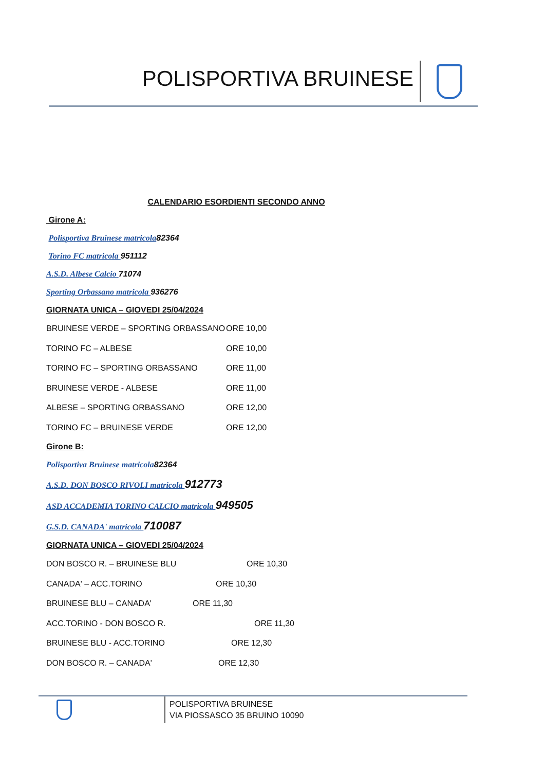POLISPORTIVA BRUINESE
CALENDARIO ESORDIENTI SECONDO ANNO
Girone A:
Polisportiva Bruinese matricola 82364
Torino FC matricola 951112
A.S.D. Albese Calcio 71074
Sporting Orbassano matricola 936276
GIORNATA UNICA – GIOVEDI 25/04/2024
BRUINESE VERDE – SPORTING ORBASSANO ORE 10,00
TORINO FC – ALBESE ORE 10,00
TORINO FC – SPORTING ORBASSANO ORE 11,00
BRUINESE VERDE - ALBESE ORE 11,00
ALBESE – SPORTING ORBASSANO ORE 12,00
TORINO FC – BRUINESE VERDE ORE 12,00
Girone B:
Polisportiva Bruinese matricola 82364
A.S.D. DON BOSCO RIVOLI matricola 912773
ASD ACCADEMIA TORINO CALCIO matricola 949505
G.S.D. CANADA' matricola 710087
GIORNATA UNICA – GIOVEDI 25/04/2024
DON BOSCO R. – BRUINESE BLU ORE 10,30
CANADA' – ACC.TORINO ORE 10,30
BRUINESE BLU – CANADA' ORE 11,30
ACC.TORINO - DON BOSCO R. ORE 11,30
BRUINESE BLU - ACC.TORINO ORE 12,30
DON BOSCO R. – CANADA' ORE 12,30
POLISPORTIVA BRUINESE
VIA PIOSSASCO 35 BRUINO 10090